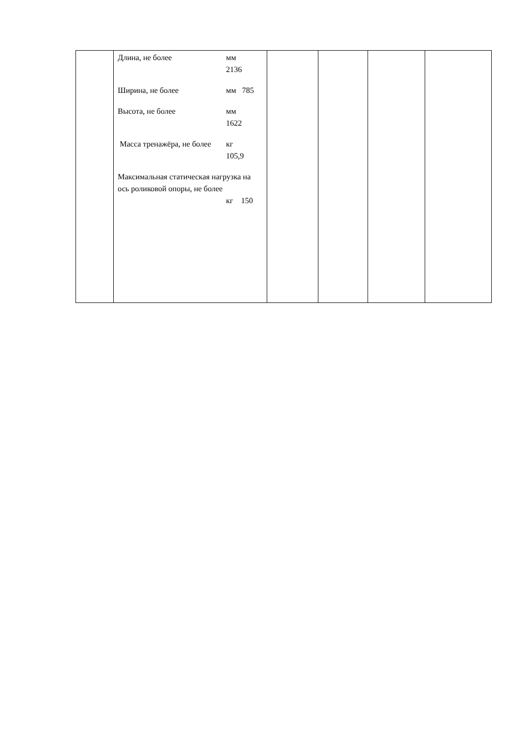| | Длина, не более мм 2136 Ширина, не более мм 785 Высота, не более мм 1622 Масса тренажёра, не более кг 105,9 Максимальная статическая нагрузка на ось роликовой опоры, не более кг 150 | | | | |